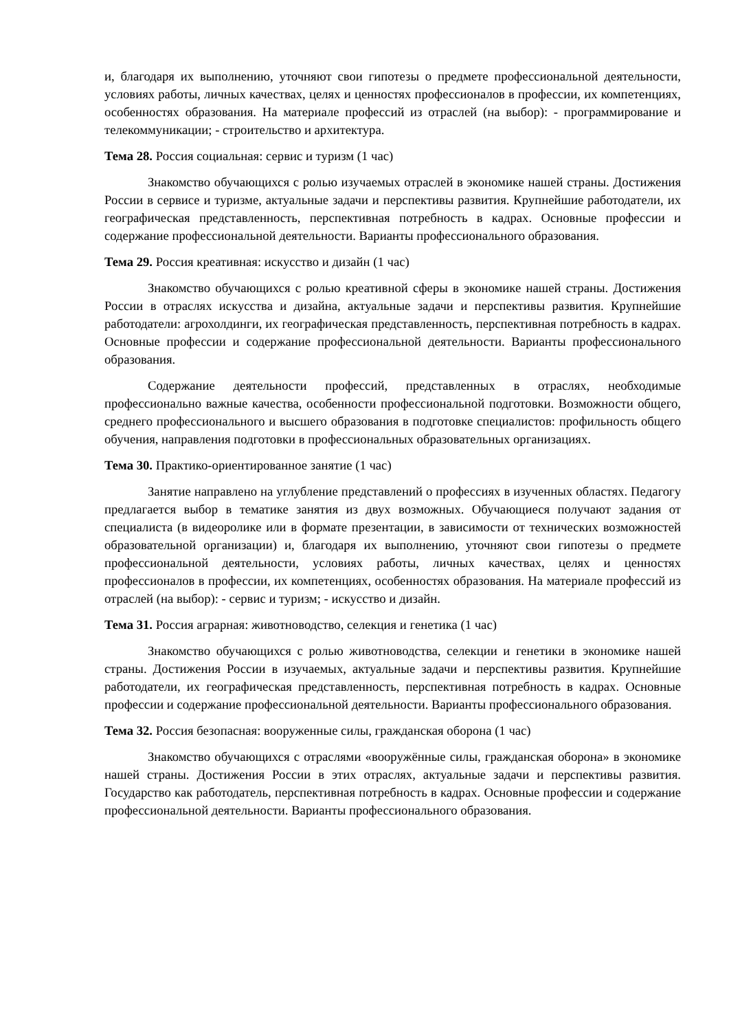и, благодаря их выполнению, уточняют свои гипотезы о предмете профессиональной деятельности, условиях работы, личных качествах, целях и ценностях профессионалов в профессии, их компетенциях, особенностях образования. На материале профессий из отраслей (на выбор): - программирование и телекоммуникации; - строительство и архитектура.
Тема 28. Россия социальная: сервис и туризм (1 час)
Знакомство обучающихся с ролью изучаемых отраслей в экономике нашей страны. Достижения России в сервисе и туризме, актуальные задачи и перспективы развития. Крупнейшие работодатели, их географическая представленность, перспективная потребность в кадрах. Основные профессии и содержание профессиональной деятельности. Варианты профессионального образования.
Тема 29. Россия креативная: искусство и дизайн (1 час)
Знакомство обучающихся с ролью креативной сферы в экономике нашей страны. Достижения России в отраслях искусства и дизайна, актуальные задачи и перспективы развития. Крупнейшие работодатели: агрохолдинги, их географическая представленность, перспективная потребность в кадрах. Основные профессии и содержание профессиональной деятельности. Варианты профессионального образования.
Содержание деятельности профессий, представленных в отраслях, необходимые профессионально важные качества, особенности профессиональной подготовки. Возможности общего, среднего профессионального и высшего образования в подготовке специалистов: профильность общего обучения, направления подготовки в профессиональных образовательных организациях.
Тема 30. Практико-ориентированное занятие (1 час)
Занятие направлено на углубление представлений о профессиях в изученных областях. Педагогу предлагается выбор в тематике занятия из двух возможных. Обучающиеся получают задания от специалиста (в видеоролике или в формате презентации, в зависимости от технических возможностей образовательной организации) и, благодаря их выполнению, уточняют свои гипотезы о предмете профессиональной деятельности, условиях работы, личных качествах, целях и ценностях профессионалов в профессии, их компетенциях, особенностях образования. На материале профессий из отраслей (на выбор): - сервис и туризм; - искусство и дизайн.
Тема 31. Россия аграрная: животноводство, селекция и генетика (1 час)
Знакомство обучающихся с ролью животноводства, селекции и генетики в экономике нашей страны. Достижения России в изучаемых, актуальные задачи и перспективы развития. Крупнейшие работодатели, их географическая представленность, перспективная потребность в кадрах. Основные профессии и содержание профессиональной деятельности. Варианты профессионального образования.
Тема 32. Россия безопасная: вооруженные силы, гражданская оборона (1 час)
Знакомство обучающихся с отраслями «вооружённые силы, гражданская оборона» в экономике нашей страны. Достижения России в этих отраслях, актуальные задачи и перспективы развития. Государство как работодатель, перспективная потребность в кадрах. Основные профессии и содержание профессиональной деятельности. Варианты профессионального образования.